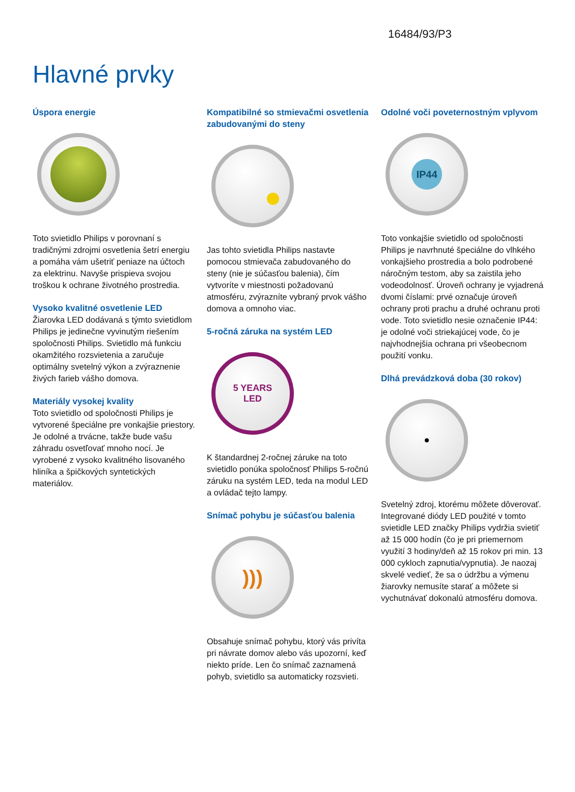16484/93/P3
Hlavné prvky
Úspora energie
Toto svietidlo Philips v porovnaní s tradičnými zdrojmi osvetlenia šetrí energiu a pomáha vám ušetriť peniaze na účtoch za elektrinu. Navyše prispieva svojou troškou k ochrane životného prostredia.
Vysoko kvalitné osvetlenie LED
Žiarovka LED dodávaná s týmto svietidlom Philips je jedinečne vyvinutým riešením spoločnosti Philips. Svietidlo má funkciu okamžitého rozsvietenia a zaručuje optimálny svetelný výkon a zvýraznenie živých farieb vášho domova.
Materiály vysokej kvality
Toto svietidlo od spoločnosti Philips je vytvorené špeciálne pre vonkajšie priestory. Je odolné a trvácne, takže bude vašu záhradu osvetľovať mnoho nocí. Je vyrobené z vysoko kvalitného lisovaného hliníka a špičkových syntetických materiálov.
Kompatibilné so stmievačmi osvetlenia zabudovanými do steny
Jas tohto svietidla Philips nastavte pomocou stmievača zabudovaného do steny (nie je súčasťou balenia), čím vytvoríte v miestnosti požadovanú atmosféru, zvýrazníte vybraný prvok vášho domova a omnoho viac.
5-ročná záruka na systém LED
5 YEARS
LED
K štandardnej 2-ročnej záruke na toto svietidlo ponúka spoločnosť Philips 5-ročnú záruku na systém LED, teda na modul LED a ovládač tejto lampy.
Snímač pohybu je súčasťou balenia
)))
Obsahuje snímač pohybu, ktorý vás privíta pri návrate domov alebo vás upozorní, keď niekto príde. Len čo snímač zaznamená pohyb, svietidlo sa automaticky rozsvieti.
Odolné voči poveternostným vplyvom
IP44
Toto vonkajšie svietidlo od spoločnosti Philips je navrhnuté špeciálne do vlhkého vonkajšieho prostredia a bolo podrobené náročným testom, aby sa zaistila jeho vodeodolnosť. Úroveň ochrany je vyjadrená dvomi číslami: prvé označuje úroveň ochrany proti prachu a druhé ochranu proti vode. Toto svietidlo nesie označenie IP44: je odolné voči striekajúcej vode, čo je najvhodnejšia ochrana pri všeobecnom použití vonku.
Dlhá prevádzková doba (30 rokov)
Svetelný zdroj, ktorému môžete dôverovať. Integrované diódy LED použité v tomto svietidle LED značky Philips vydržia svietiť až 15 000 hodín (čo je pri priemernom využití 3 hodiny/deň až 15 rokov pri min. 13 000 cykloch zapnutia/vypnutia). Je naozaj skvelé vedieť, že sa o údržbu a výmenu žiarovky nemusíte starať a môžete si vychutnávať dokonalú atmosféru domova.